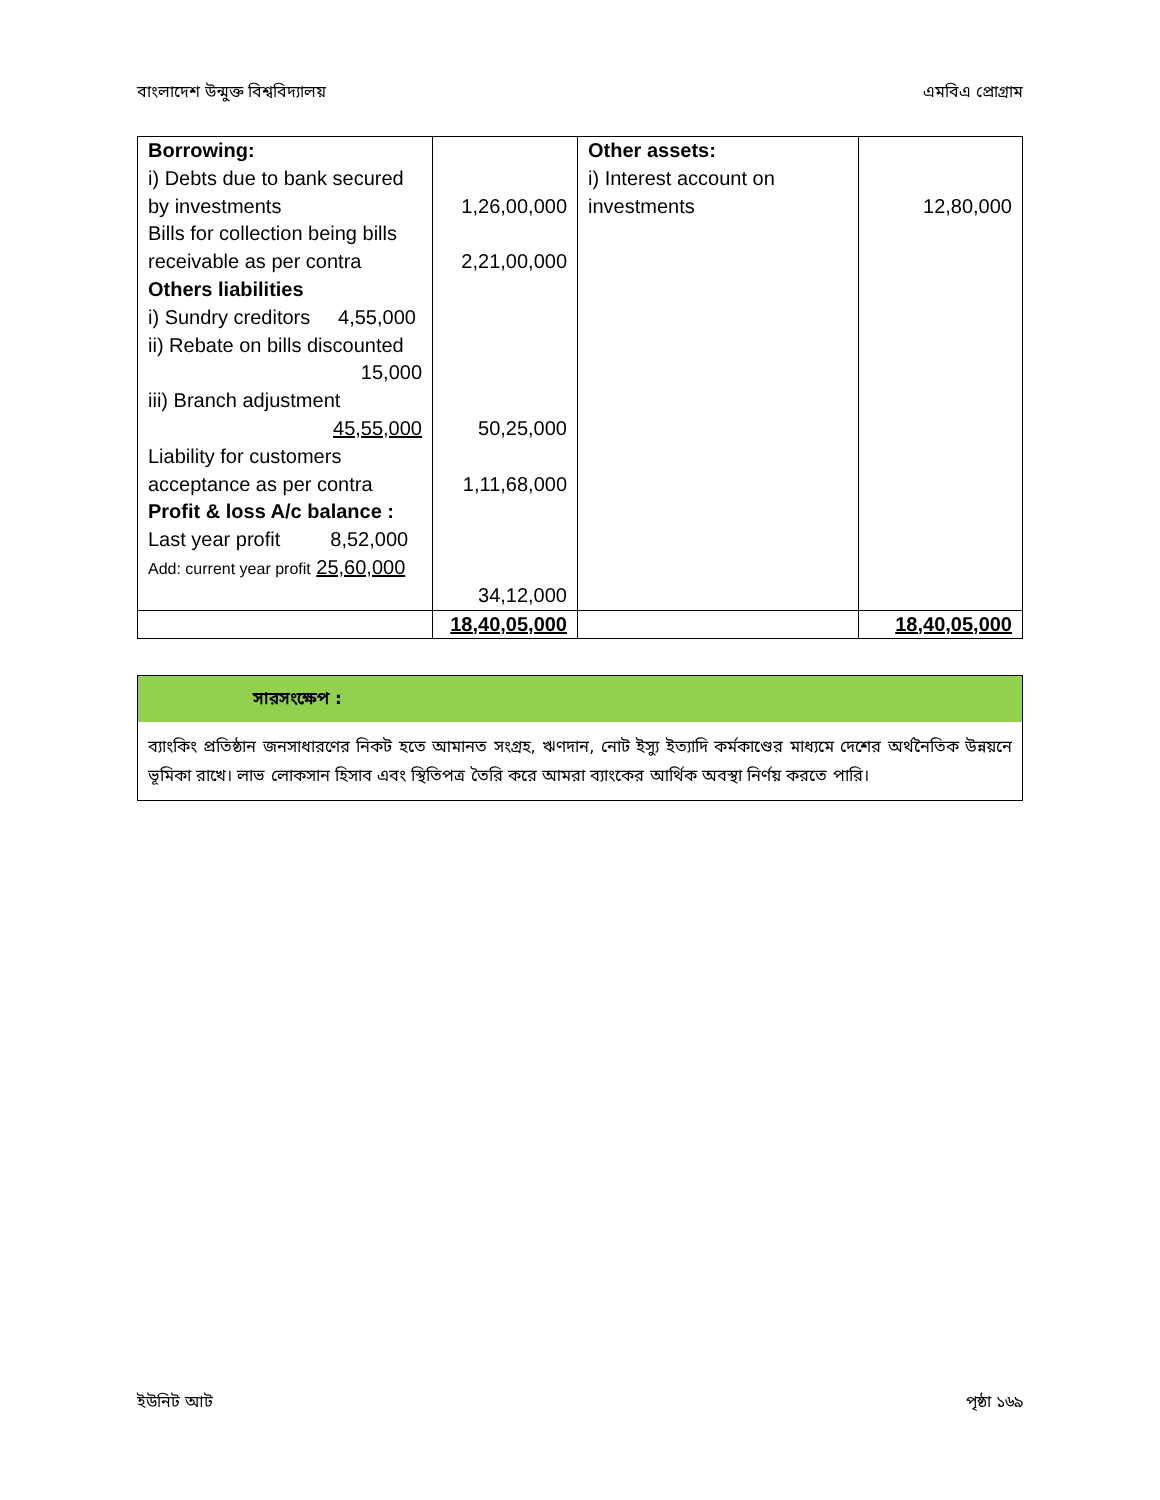বাংলাদেশ উন্মুক্ত বিশ্ববিদ্যালয় এমবিএ প্রোগ্রাম
| Borrowing: i) Debts due to bank secured by investments Bills for collection being bills receivable as per contra Others liabilities i) Sundry creditors 4,55,000 ii) Rebate on bills discounted 15,000 iii) Branch adjustment 45,55,000 Liability for customers acceptance as per contra Profit & loss A/c balance : Last year profit 8,52,000 Add: current year profit 25,60,000 | 1,26,00,000 2,21,00,000 50,25,000 1,11,68,000 34,12,000 | Other assets: i) Interest account on investments | 12,80,000 |
| | 18,40,05,000 | | 18,40,05,000 |
সারসংক্ষেপ :
ব্যাংকিং প্রতিষ্ঠান জনসাধারণের নিকট হতে আমানত সংগ্রহ, ঋণদান, নোট ইস্যু ইত্যাদি কর্মকাণ্ডের মাধ্যমে দেশের অর্থনৈতিক উন্নয়নে ভূমিকা রাখে। লাভ লোকসান হিসাব এবং স্থিতিপত্র তৈরি করে আমরা ব্যাংকের আর্থিক অবস্থা নির্ণয় করতে পারি।
ইউনিট আট পৃষ্ঠা ১৬৯